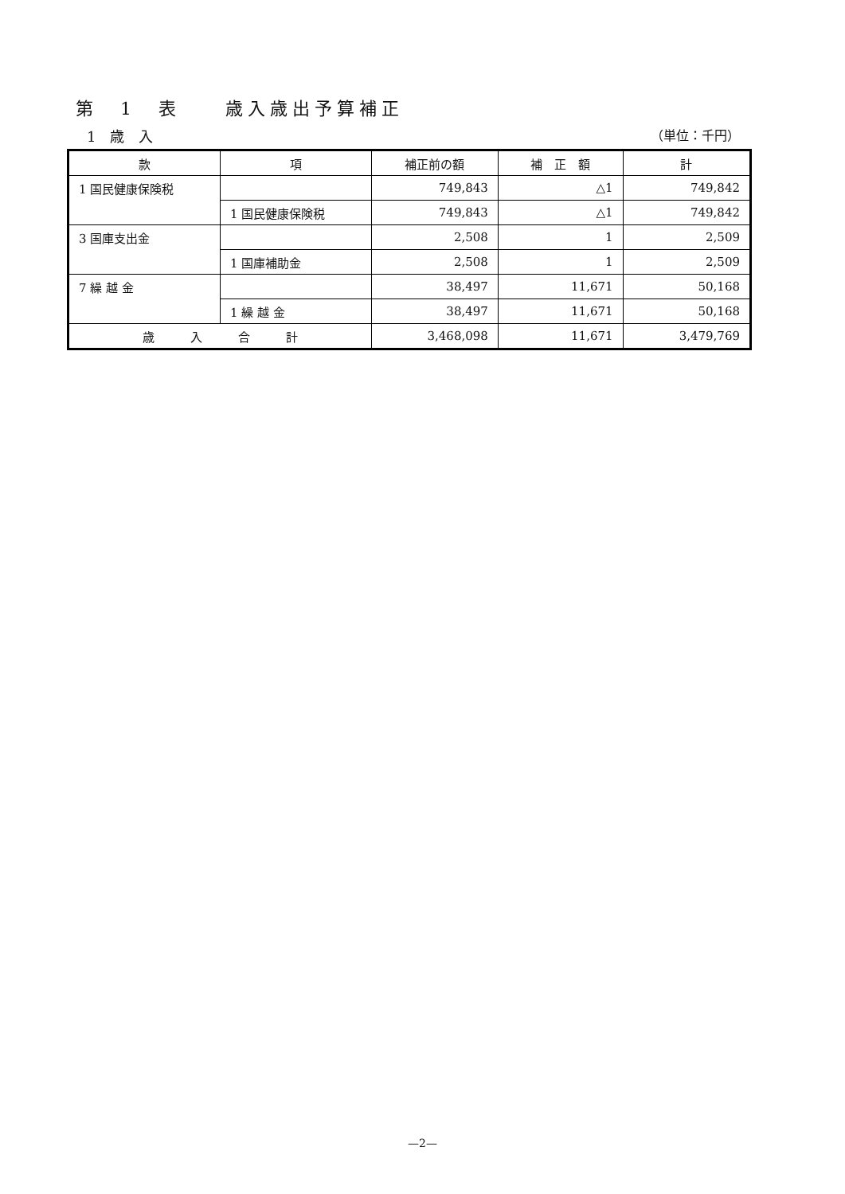第　1　表　　歳入歳出予算補正
1　歳　入 （単位：千円）
| 款 | 項 | 補正前の額 | 補 正 額 | 計 |
| --- | --- | --- | --- | --- |
| 1 国民健康保険税 | | 749,843 | △1 | 749,842 |
| | 1 国民健康保険税 | 749,843 | △1 | 749,842 |
| 3 国庫支出金 | | 2,508 | 1 | 2,509 |
| | 1 国庫補助金 | 2,508 | 1 | 2,509 |
| 7 繰 越 金 | | 38,497 | 11,671 | 50,168 |
| | 1 繰 越 金 | 38,497 | 11,671 | 50,168 |
| 歳 入 合 計 | | 3,468,098 | 11,671 | 3,479,769 |
—2—